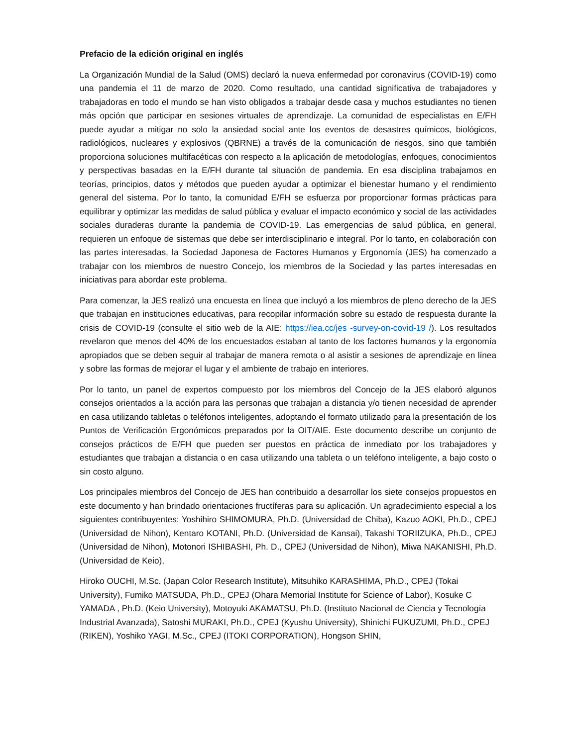Prefacio de la edición original en inglés
La Organización Mundial de la Salud (OMS) declaró la nueva enfermedad por coronavirus (COVID-19) como una pandemia el 11 de marzo de 2020. Como resultado, una cantidad significativa de trabajadores y trabajadoras en todo el mundo se han visto obligados a trabajar desde casa y muchos estudiantes no tienen más opción que participar en sesiones virtuales de aprendizaje. La comunidad de especialistas en E/FH puede ayudar a mitigar no solo la ansiedad social ante los eventos de desastres químicos, biológicos, radiológicos, nucleares y explosivos (QBRNE) a través de la comunicación de riesgos, sino que también proporciona soluciones multifacéticas con respecto a la aplicación de metodologías, enfoques, conocimientos y perspectivas basadas en la E/FH durante tal situación de pandemia. En esa disciplina trabajamos en teorías, principios, datos y métodos que pueden ayudar a optimizar el bienestar humano y el rendimiento general del sistema. Por lo tanto, la comunidad E/FH se esfuerza por proporcionar formas prácticas para equilibrar y optimizar las medidas de salud pública y evaluar el impacto económico y social de las actividades sociales duraderas durante la pandemia de COVID-19. Las emergencias de salud pública, en general, requieren un enfoque de sistemas que debe ser interdisciplinario e integral. Por lo tanto, en colaboración con las partes interesadas, la Sociedad Japonesa de Factores Humanos y Ergonomía (JES) ha comenzado a trabajar con los miembros de nuestro Concejo, los miembros de la Sociedad y las partes interesadas en iniciativas para abordar este problema.
Para comenzar, la JES realizó una encuesta en línea que incluyó a los miembros de pleno derecho de la JES que trabajan en instituciones educativas, para recopilar información sobre su estado de respuesta durante la crisis de COVID-19 (consulte el sitio web de la AIE: https://iea.cc/jes -survey-on-covid-19 /). Los resultados revelaron que menos del 40% de los encuestados estaban al tanto de los factores humanos y la ergonomía apropiados que se deben seguir al trabajar de manera remota o al asistir a sesiones de aprendizaje en línea y sobre las formas de mejorar el lugar y el ambiente de trabajo en interiores.
Por lo tanto, un panel de expertos compuesto por los miembros del Concejo de la JES elaboró algunos consejos orientados a la acción para las personas que trabajan a distancia y/o tienen necesidad de aprender en casa utilizando tabletas o teléfonos inteligentes, adoptando el formato utilizado para la presentación de los Puntos de Verificación Ergonómicos preparados por la OIT/AIE. Este documento describe un conjunto de consejos prácticos de E/FH que pueden ser puestos en práctica de inmediato por los trabajadores y estudiantes que trabajan a distancia o en casa utilizando una tableta o un teléfono inteligente, a bajo costo o sin costo alguno.
Los principales miembros del Concejo de JES han contribuido a desarrollar los siete consejos propuestos en este documento y han brindado orientaciones fructíferas para su aplicación. Un agradecimiento especial a los siguientes contribuyentes: Yoshihiro SHIMOMURA, Ph.D. (Universidad de Chiba), Kazuo AOKI, Ph.D., CPEJ (Universidad de Nihon), Kentaro KOTANI, Ph.D. (Universidad de Kansai), Takashi TORIIZUKA, Ph.D., CPEJ (Universidad de Nihon), Motonori ISHIBASHI, Ph. D., CPEJ (Universidad de Nihon), Miwa NAKANISHI, Ph.D. (Universidad de Keio),
Hiroko OUCHI, M.Sc. (Japan Color Research Institute), Mitsuhiko KARASHIMA, Ph.D., CPEJ (Tokai University), Fumiko MATSUDA, Ph.D., CPEJ (Ohara Memorial Institute for Science of Labor), Kosuke C YAMADA , Ph.D. (Keio University), Motoyuki AKAMATSU, Ph.D. (Instituto Nacional de Ciencia y Tecnología Industrial Avanzada), Satoshi MURAKI, Ph.D., CPEJ (Kyushu University), Shinichi FUKUZUMI, Ph.D., CPEJ (RIKEN), Yoshiko YAGI, M.Sc., CPEJ (ITOKI CORPORATION), Hongson SHIN,